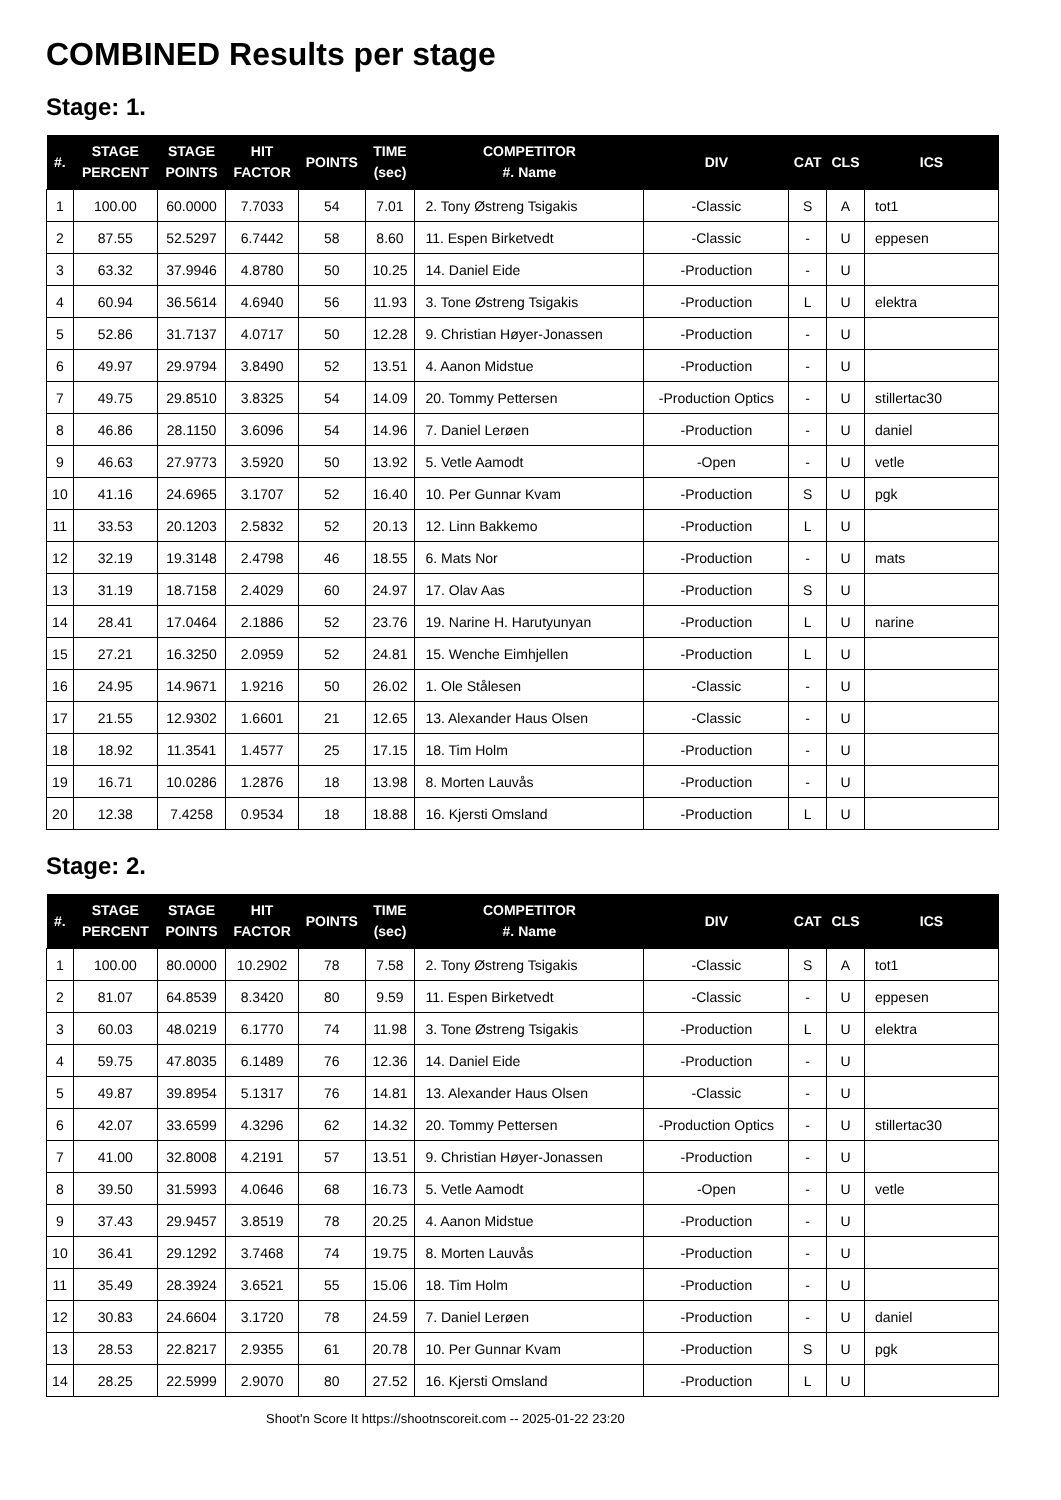COMBINED Results per stage
Stage: 1.
| #. | STAGE PERCENT | STAGE POINTS | HIT FACTOR | POINTS | TIME (sec) | COMPETITOR #. Name | DIV | CAT | CLS | ICS |
| --- | --- | --- | --- | --- | --- | --- | --- | --- | --- | --- |
| 1 | 100.00 | 60.0000 | 7.7033 | 54 | 7.01 | 2. Tony Østreng Tsigakis | -Classic | S | A | tot1 |
| 2 | 87.55 | 52.5297 | 6.7442 | 58 | 8.60 | 11. Espen Birketvedt | -Classic | - | U | eppesen |
| 3 | 63.32 | 37.9946 | 4.8780 | 50 | 10.25 | 14. Daniel Eide | -Production | - | U | |
| 4 | 60.94 | 36.5614 | 4.6940 | 56 | 11.93 | 3. Tone Østreng Tsigakis | -Production | L | U | elektra |
| 5 | 52.86 | 31.7137 | 4.0717 | 50 | 12.28 | 9. Christian Høyer-Jonassen | -Production | - | U | |
| 6 | 49.97 | 29.9794 | 3.8490 | 52 | 13.51 | 4. Aanon Midstue | -Production | - | U | |
| 7 | 49.75 | 29.8510 | 3.8325 | 54 | 14.09 | 20. Tommy Pettersen | -Production Optics | - | U | stillertac30 |
| 8 | 46.86 | 28.1150 | 3.6096 | 54 | 14.96 | 7. Daniel Lerøen | -Production | - | U | daniel |
| 9 | 46.63 | 27.9773 | 3.5920 | 50 | 13.92 | 5. Vetle Aamodt | -Open | - | U | vetle |
| 10 | 41.16 | 24.6965 | 3.1707 | 52 | 16.40 | 10. Per Gunnar Kvam | -Production | S | U | pgk |
| 11 | 33.53 | 20.1203 | 2.5832 | 52 | 20.13 | 12. Linn Bakkemo | -Production | L | U | |
| 12 | 32.19 | 19.3148 | 2.4798 | 46 | 18.55 | 6. Mats Nor | -Production | - | U | mats |
| 13 | 31.19 | 18.7158 | 2.4029 | 60 | 24.97 | 17. Olav Aas | -Production | S | U | |
| 14 | 28.41 | 17.0464 | 2.1886 | 52 | 23.76 | 19. Narine H. Harutyunyan | -Production | L | U | narine |
| 15 | 27.21 | 16.3250 | 2.0959 | 52 | 24.81 | 15. Wenche Eimhjellen | -Production | L | U | |
| 16 | 24.95 | 14.9671 | 1.9216 | 50 | 26.02 | 1. Ole Stålesen | -Classic | - | U | |
| 17 | 21.55 | 12.9302 | 1.6601 | 21 | 12.65 | 13. Alexander Haus Olsen | -Classic | - | U | |
| 18 | 18.92 | 11.3541 | 1.4577 | 25 | 17.15 | 18. Tim Holm | -Production | - | U | |
| 19 | 16.71 | 10.0286 | 1.2876 | 18 | 13.98 | 8. Morten Lauvås | -Production | - | U | |
| 20 | 12.38 | 7.4258 | 0.9534 | 18 | 18.88 | 16. Kjersti Omsland | -Production | L | U | |
Stage: 2.
| #. | STAGE PERCENT | STAGE POINTS | HIT FACTOR | POINTS | TIME (sec) | COMPETITOR #. Name | DIV | CAT | CLS | ICS |
| --- | --- | --- | --- | --- | --- | --- | --- | --- | --- | --- |
| 1 | 100.00 | 80.0000 | 10.2902 | 78 | 7.58 | 2. Tony Østreng Tsigakis | -Classic | S | A | tot1 |
| 2 | 81.07 | 64.8539 | 8.3420 | 80 | 9.59 | 11. Espen Birketvedt | -Classic | - | U | eppesen |
| 3 | 60.03 | 48.0219 | 6.1770 | 74 | 11.98 | 3. Tone Østreng Tsigakis | -Production | L | U | elektra |
| 4 | 59.75 | 47.8035 | 6.1489 | 76 | 12.36 | 14. Daniel Eide | -Production | - | U | |
| 5 | 49.87 | 39.8954 | 5.1317 | 76 | 14.81 | 13. Alexander Haus Olsen | -Classic | - | U | |
| 6 | 42.07 | 33.6599 | 4.3296 | 62 | 14.32 | 20. Tommy Pettersen | -Production Optics | - | U | stillertac30 |
| 7 | 41.00 | 32.8008 | 4.2191 | 57 | 13.51 | 9. Christian Høyer-Jonassen | -Production | - | U | |
| 8 | 39.50 | 31.5993 | 4.0646 | 68 | 16.73 | 5. Vetle Aamodt | -Open | - | U | vetle |
| 9 | 37.43 | 29.9457 | 3.8519 | 78 | 20.25 | 4. Aanon Midstue | -Production | - | U | |
| 10 | 36.41 | 29.1292 | 3.7468 | 74 | 19.75 | 8. Morten Lauvås | -Production | - | U | |
| 11 | 35.49 | 28.3924 | 3.6521 | 55 | 15.06 | 18. Tim Holm | -Production | - | U | |
| 12 | 30.83 | 24.6604 | 3.1720 | 78 | 24.59 | 7. Daniel Lerøen | -Production | - | U | daniel |
| 13 | 28.53 | 22.8217 | 2.9355 | 61 | 20.78 | 10. Per Gunnar Kvam | -Production | S | U | pgk |
| 14 | 28.25 | 22.5999 | 2.9070 | 80 | 27.52 | 16. Kjersti Omsland | -Production | L | U | |
Shoot'n Score It https://shootnscoreit.com -- 2025-01-22 23:20